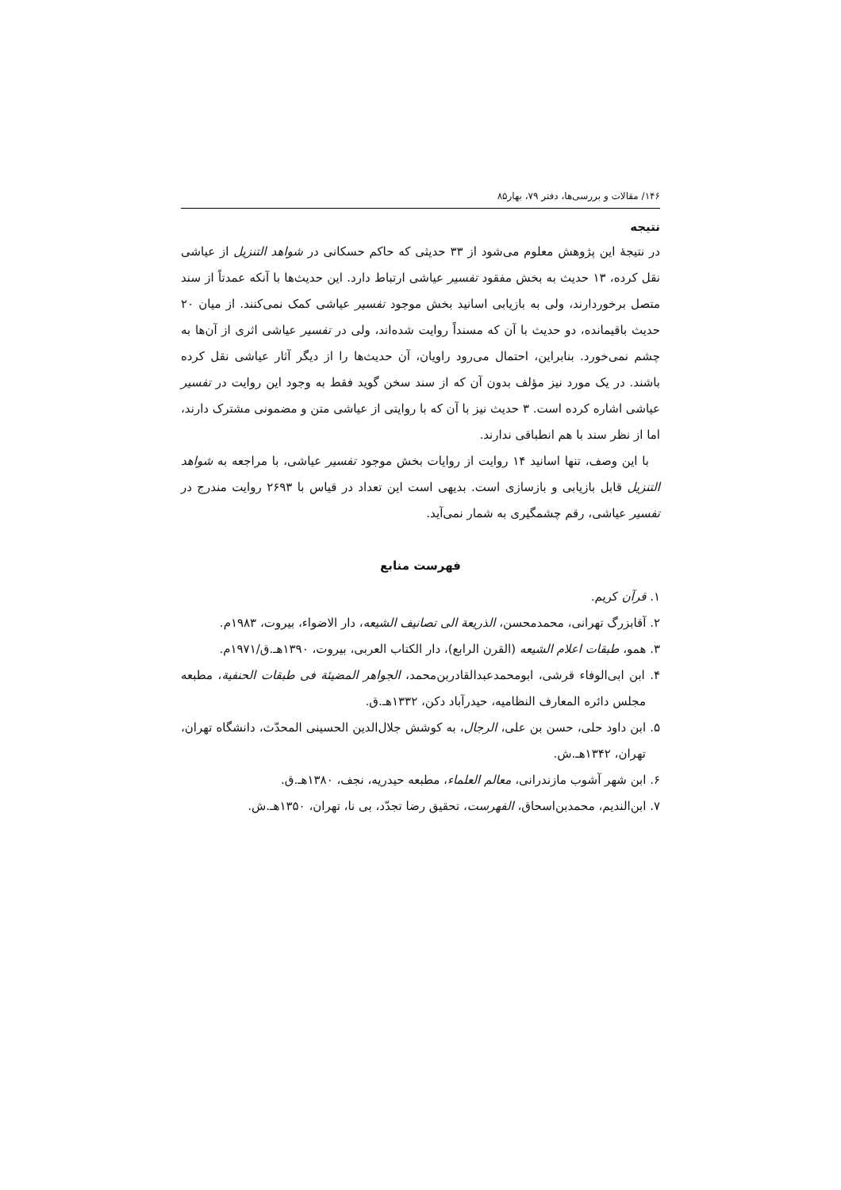۱۴۶/ مقالات و بررسی‌ها، دفتر ۷۹، بهار۸۵
نتیجه
در نتیجهٔ این پژوهش معلوم می‌شود از ۳۳ حدیثی که حاکم حسکانی در شواهد التنزیل از عیاشی نقل کرده، ۱۳ حدیث به بخش مفقود تفسیر عیاشی ارتباط دارد. این حدیث‌ها با آنکه عمدتاً از سند متصل برخوردارند، ولی به بازیابی اسانید بخش موجود تفسیر عیاشی کمک نمی‌کنند. از میان ۲۰ حدیث باقیمانده، دو حدیث با آن که مسنداً روایت شده‌اند، ولی در تفسیر عیاشی اثری از آن‌ها به چشم نمی‌خورد. بنابراین، احتمال می‌رود راویان، آن حدیث‌ها را از دیگر آثار عیاشی نقل کرده باشند. در یک مورد نیز مؤلف بدون آن که از سند سخن گوید فقط به وجود این روایت در تفسیر عیاشی اشاره کرده است. ۳ حدیث نیز با آن که با روایتی از عیاشی متن و مضمونی مشترک دارند، اما از نظر سند با هم انطباقی ندارند.
با این وصف، تنها اسانید ۱۴ روایت از روایات بخش موجود تفسیر عیاشی، با مراجعه به شواهد التنزیل قابل بازیابی و بازسازی است. بدیهی است این تعداد در قیاس با ۲۶۹۳ روایت مندرج در تفسیر عیاشی، رقم چشمگیری به شمار نمی‌آید.
فهرست منابع
۱. قرآن کریم.
۲. آقابزرگ تهرانی، محمدمحسن، الذریعة الی تصانیف الشیعه، دار الاضواء، بیروت، ۱۹۸۳م.
۳. همو، طبقات اعلام الشیعه (القرن الرابع)، دار الکتاب العربی، بیروت، ۱۳۹۰هـ.ق/۱۹۷۱م.
۴. ابن ابی‌الوفاء قرشی، ابومحمدعبدالقادربن‌محمد، الجواهر المضیئة فی طبقات الحنفیة، مطبعه مجلس دائره المعارف النظامیه، حیدرآباد دکن، ۱۳۳۲هـ.ق.
۵. ابن داود حلی، حسن بن علی، الرجال، به کوشش جلال‌الدین الحسینی المحدّث، دانشگاه تهران، تهران، ۱۳۴۲هـ.ش.
۶. ابن شهر آشوب مازندرانی، معالم العلماء، مطبعه حیدریه، نجف، ۱۳۸۰هـ.ق.
۷. ابن‌الندیم، محمدبن‌اسحاق، الفهرست، تحقیق رضا تجدّد، بی نا، تهران، ۱۳۵۰هـ.ش.